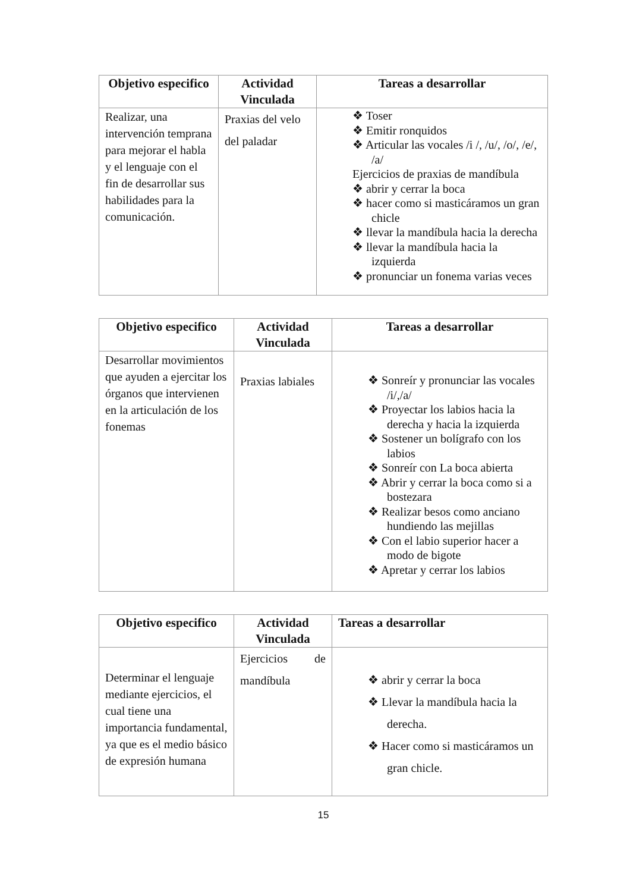| Objetivo especifico | Actividad Vinculada | Tareas a desarrollar |
| --- | --- | --- |
| Realizar, una intervención temprana para mejorar el habla y el lenguaje con el fin de desarrollar sus habilidades para la comunicación. | Praxias del velo del paladar | ❖ Toser ❖ Emitir ronquidos ❖ Articular las vocales /i /, /u/, /o/, /e/, /a/ Ejercicios de praxias de mandíbula ❖ abrir y cerrar la boca ❖ hacer como si masticáramos un gran chicle ❖ llevar la mandíbula hacia la derecha ❖ llevar la mandíbula hacia la izquierda ❖ pronunciar un fonema varias veces |
| Objetivo especifico | Actividad Vinculada | Tareas a desarrollar |
| --- | --- | --- |
| Desarrollar movimientos que ayuden a ejercitar los órganos que intervienen en la articulación de los fonemas | Praxias labiales | ❖ Sonreír y pronunciar las vocales /i/,/a/ ❖ Proyectar los labios hacia la derecha y hacia la izquierda ❖ Sostener un bolígrafo con los labios ❖ Sonreír con La boca abierta ❖ Abrir y cerrar la boca como si a bostezara ❖ Realizar besos como anciano hundiendo las mejillas ❖ Con el labio superior hacer a modo de bigote ❖ Apretar y cerrar los labios |
| Objetivo especifico | Actividad Vinculada | Tareas a desarrollar |
| --- | --- | --- |
| Determinar el lenguaje mediante ejercicios, el cual tiene una importancia fundamental, ya que es el medio básico de expresión humana | Ejercicios de mandíbula | ❖ abrir y cerrar la boca ❖ Llevar la mandíbula hacia la derecha. ❖ Hacer como si masticáramos un gran chicle. |
15